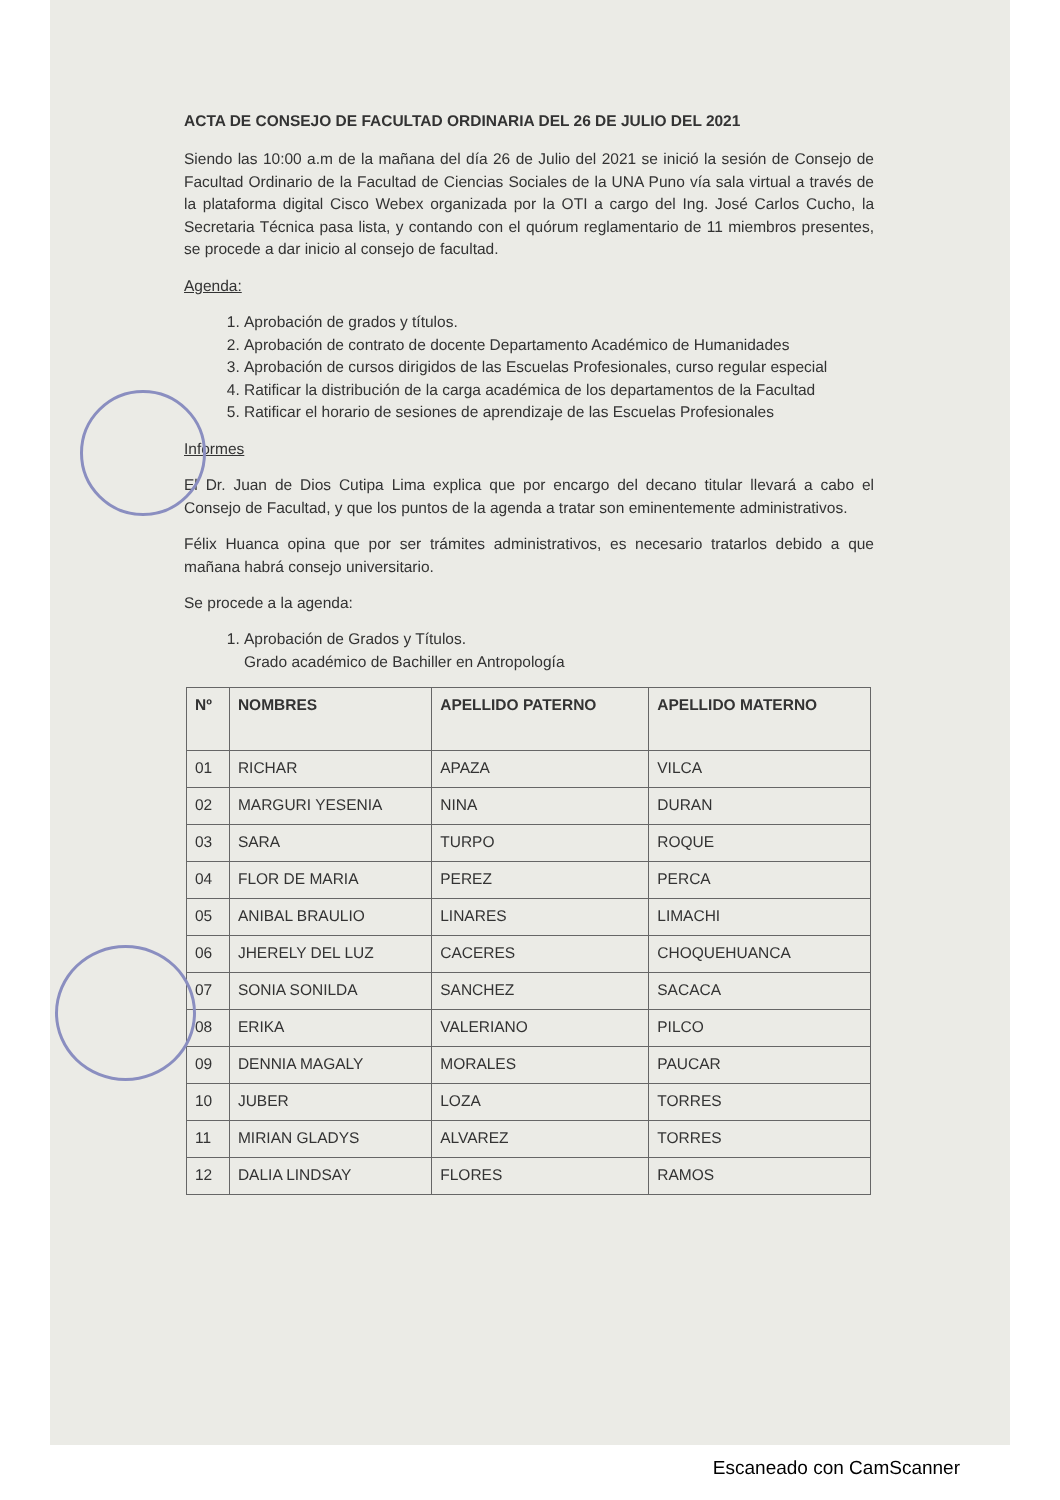ACTA DE CONSEJO DE FACULTAD ORDINARIA DEL 26 DE JULIO DEL 2021
Siendo las 10:00 a.m de la mañana del día 26 de Julio del 2021 se inició la sesión de Consejo de Facultad Ordinario de la Facultad de Ciencias Sociales de la UNA Puno vía sala virtual a través de la plataforma digital Cisco Webex organizada por la OTI a cargo del Ing. José Carlos Cucho, la Secretaria Técnica pasa lista, y contando con el quórum reglamentario de 11 miembros presentes, se procede a dar inicio al consejo de facultad.
Agenda:
1. Aprobación de grados y títulos.
2. Aprobación de contrato de docente Departamento Académico de Humanidades
3. Aprobación de cursos dirigidos de las Escuelas Profesionales, curso regular especial
4. Ratificar la distribución de la carga académica de los departamentos de la Facultad
5. Ratificar el horario de sesiones de aprendizaje de las Escuelas Profesionales
Informes
El Dr. Juan de Dios Cutipa Lima explica que por encargo del decano titular llevará a cabo el Consejo de Facultad, y que los puntos de la agenda a tratar son eminentemente administrativos.
Félix Huanca opina que por ser trámites administrativos, es necesario tratarlos debido a que mañana habrá consejo universitario.
Se procede a la agenda:
1. Aprobación de Grados y Títulos.
Grado académico de Bachiller en Antropología
| Nº | NOMBRES | APELLIDO PATERNO | APELLIDO MATERNO |
| --- | --- | --- | --- |
| 01 | RICHAR | APAZA | VILCA |
| 02 | MARGURI YESENIA | NINA | DURAN |
| 03 | SARA | TURPO | ROQUE |
| 04 | FLOR DE MARIA | PEREZ | PERCA |
| 05 | ANIBAL BRAULIO | LINARES | LIMACHI |
| 06 | JHERELY DEL LUZ | CACERES | CHOQUEHUANCA |
| 07 | SONIA SONILDA | SANCHEZ | SACACA |
| 08 | ERIKA | VALERIANO | PILCO |
| 09 | DENNIA MAGALY | MORALES | PAUCAR |
| 10 | JUBER | LOZA | TORRES |
| 11 | MIRIAN GLADYS | ALVAREZ | TORRES |
| 12 | DALIA LINDSAY | FLORES | RAMOS |
Escaneado con CamScanner